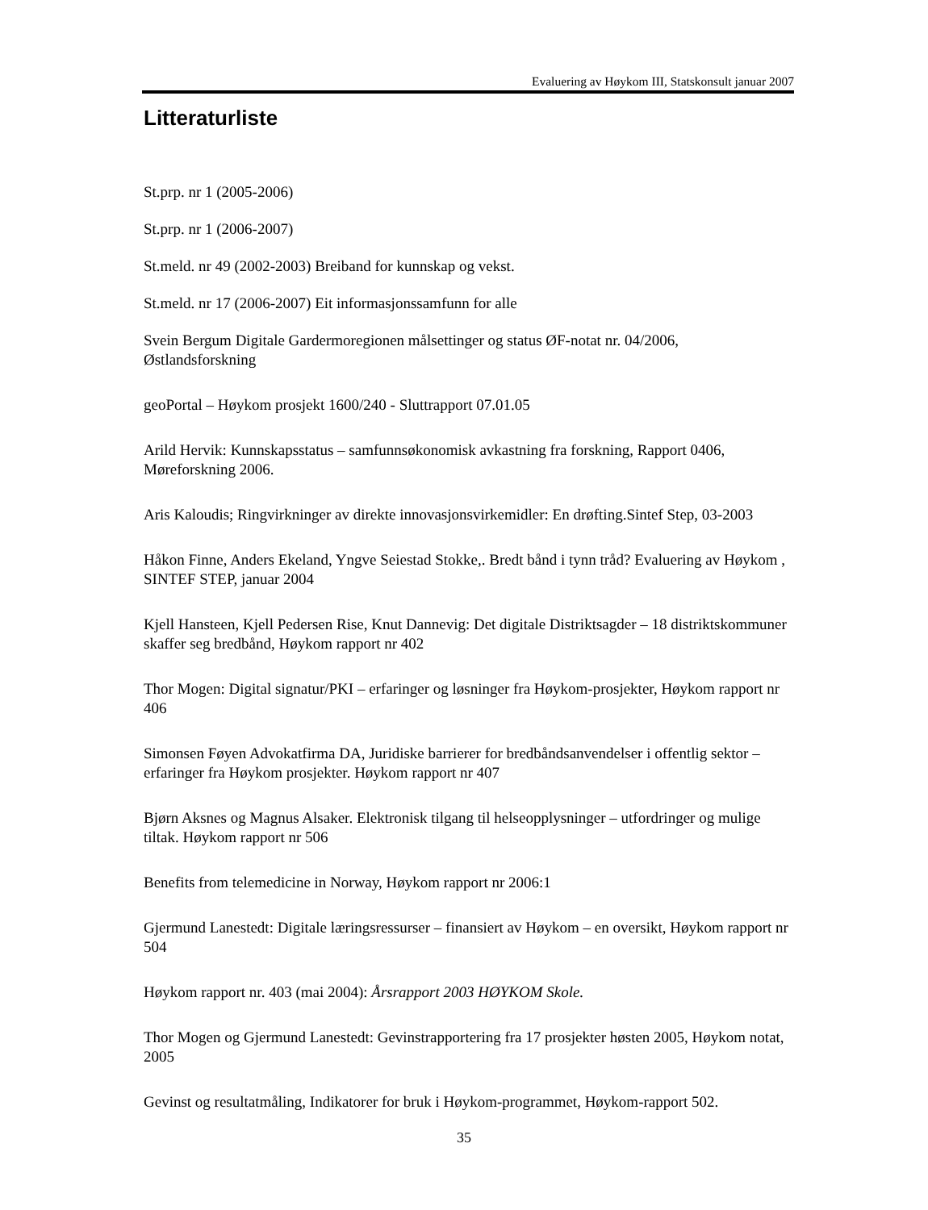Evaluering av Høykom III, Statskonsult januar 2007
Litteraturliste
St.prp. nr 1 (2005-2006)
St.prp. nr 1 (2006-2007)
St.meld. nr 49 (2002-2003) Breiband for kunnskap og vekst.
St.meld. nr 17 (2006-2007) Eit informasjonssamfunn for alle
Svein Bergum Digitale Gardermoregionen målsettinger og status ØF-notat nr. 04/2006, Østlandsforskning
geoPortal – Høykom prosjekt 1600/240 - Sluttrapport 07.01.05
Arild Hervik: Kunnskapsstatus – samfunnsøkonomisk avkastning fra forskning, Rapport 0406, Møreforskning 2006.
Aris Kaloudis; Ringvirkninger av direkte innovasjonsvirkemidler: En drøfting.Sintef Step, 03-2003
Håkon Finne, Anders Ekeland, Yngve Seiestad Stokke,. Bredt bånd i tynn tråd? Evaluering av Høykom , SINTEF STEP, januar 2004
Kjell Hansteen, Kjell Pedersen Rise, Knut Dannevig: Det digitale Distriktsagder – 18 distriktskommuner skaffer seg bredbånd, Høykom rapport nr 402
Thor Mogen: Digital signatur/PKI – erfaringer og løsninger fra Høykom-prosjekter, Høykom rapport nr 406
Simonsen Føyen Advokatfirma DA, Juridiske barrierer for bredbåndsanvendelser i offentlig sektor – erfaringer fra Høykom prosjekter. Høykom rapport nr 407
Bjørn Aksnes og Magnus Alsaker. Elektronisk tilgang til helseopplysninger – utfordringer og mulige tiltak. Høykom rapport nr 506
Benefits from telemedicine in Norway, Høykom rapport nr 2006:1
Gjermund Lanestedt: Digitale læringsressurser – finansiert av Høykom – en oversikt, Høykom rapport nr 504
Høykom rapport nr. 403 (mai 2004): Årsrapport 2003 HØYKOM Skole.
Thor Mogen og Gjermund Lanestedt: Gevinstrapportering fra 17 prosjekter høsten 2005, Høykom notat, 2005
Gevinst og resultatmåling, Indikatorer for bruk i Høykom-programmet, Høykom-rapport 502.
35